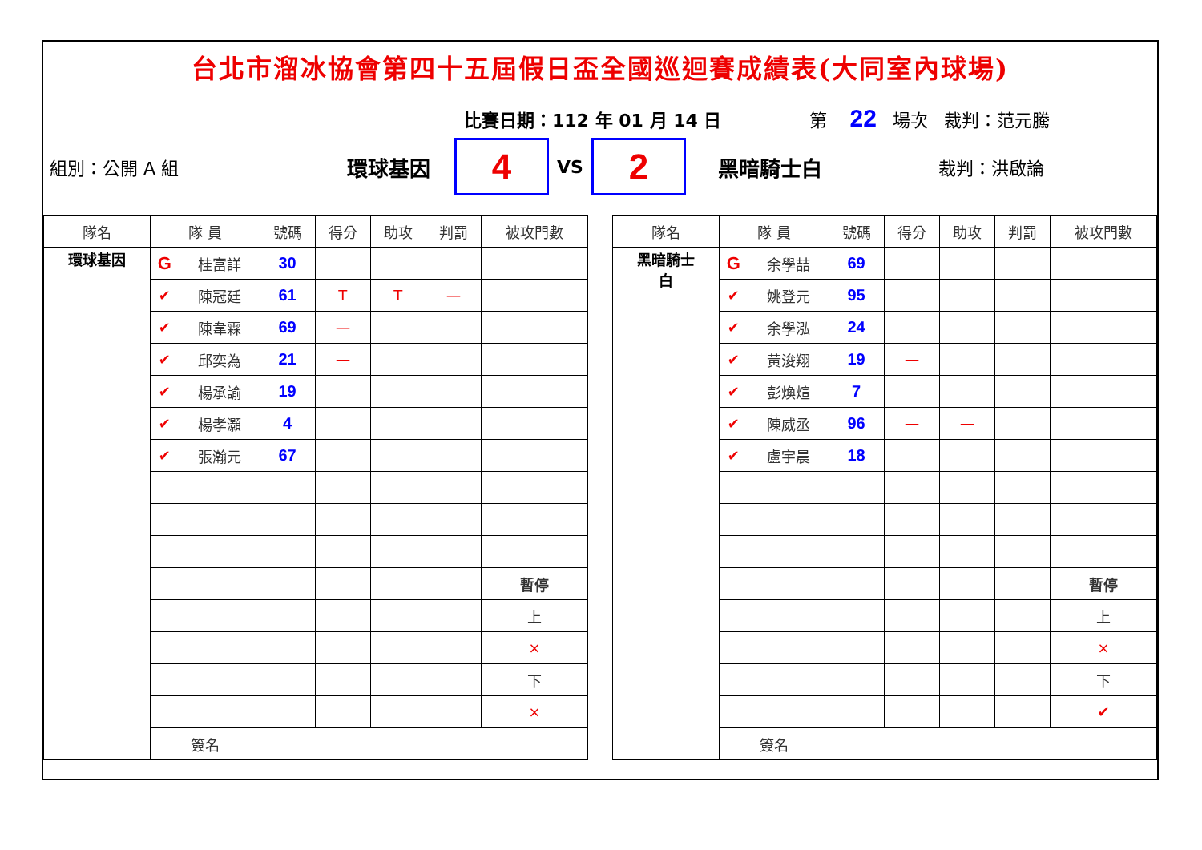台北市溜冰協會第四十五屆假日盃全國巡迴賽成績表(大同室內球場)
比賽日期：112 年 01 月 14 日 第 22 場次 裁判：范元騰
組別：公開 A 組 環球基因
4
VS
2
黑暗騎士白 裁判：洪啟論
| 隊名 | 隊 員 | | 號碼 | 得分 | 助攻 | 判罰 | 被攻門數 |
| --- | --- | --- | --- | --- | --- | --- | --- |
| 環球基因 | G | 桂富詳 | 30 | | | | |
| | ✔ | 陳冠廷 | 61 | T | T | 一 | |
| | ✔ | 陳韋霖 | 69 | 一 | | | |
| | ✔ | 邱奕為 | 21 | 一 | | | |
| | ✔ | 楊承諭 | 19 | | | | |
| | ✔ | 楊孝灝 | 4 | | | | |
| | ✔ | 張瀚元 | 67 | | | | |
| | | | | | | | 暫停 |
| | | | | | | | 上 |
| | | | | | | | × |
| | | | | | | | 下 |
| | | | | | | | × |
| | 簽名 | | | | | | |
| 隊名 | 隊 員 | | 號碼 | 得分 | 助攻 | 判罰 | 被攻門數 |
| --- | --- | --- | --- | --- | --- | --- | --- |
| 黑暗騎士 白 | G | 余學喆 | 69 | | | | |
| | ✔ | 姚登元 | 95 | | | | |
| | ✔ | 余學泓 | 24 | | | | |
| | ✔ | 黃浚翔 | 19 | 一 | | | |
| | ✔ | 彭煥煊 | 7 | | | | |
| | ✔ | 陳威丞 | 96 | 一 | 一 | | |
| | ✔ | 盧宇晨 | 18 | | | | |
| | | | | | | | 暫停 |
| | | | | | | | 上 |
| | | | | | | | × |
| | | | | | | | 下 |
| | | | | | | | ✔ |
| | 簽名 | | | | | | |